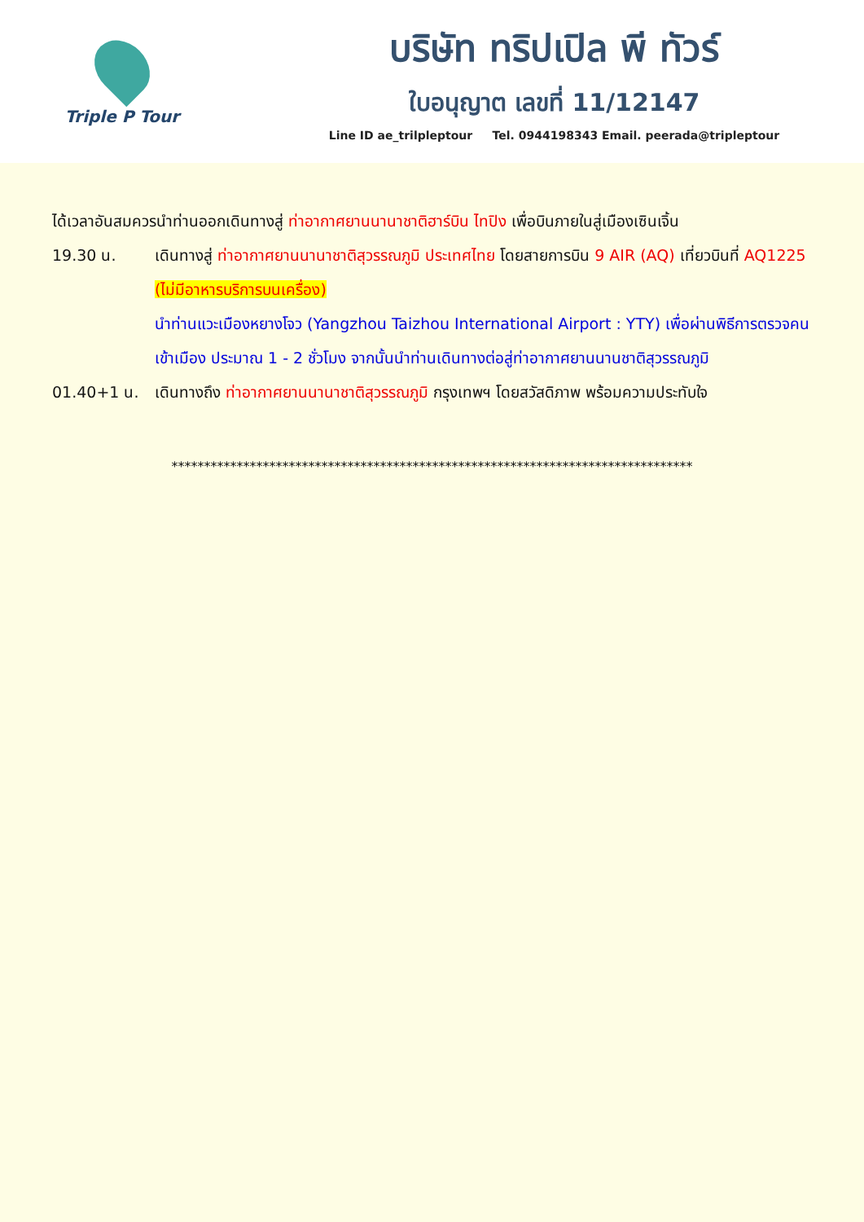Triple P Tour
บริษัท ทริปเปิล พี ทัวร์
ใบอนุญาต เลขที่ 11/12147
Line ID ae_trilpleptour Tel. 0944198343 Email. peerada@tripleptour
ได้เวลาอันสมควรนำท่านออกเดินทางสู่ ท่าอากาศยานนานาชาติฮาร์บิน ไทปิง เพื่อบินภายในสู่เมืองเซินเจิ้น
19.30 น. เดินทางสู่ ท่าอากาศยานนานาชาติสุวรรณภูมิ ประเทศไทย โดยสายการบิน 9 AIR (AQ) เที่ยวบินที่ AQ1225 (ไม่มีอาหารบริการบนเครื่อง)
นำท่านแวะเมืองหยางโจว (Yangzhou Taizhou International Airport : YTY) เพื่อผ่านพิธีการตรวจคนเข้าเมือง ประมาณ 1 - 2 ชั่วโมง จากนั้นนำท่านเดินทางต่อสู่ท่าอากาศยานนานชาติสุวรรณภูมิ
01.40+1 น. เดินทางถึง ท่าอากาศยานนานาชาติสุวรรณภูมิ กรุงเทพฯ โดยสวัสดิภาพ พร้อมความประทับใจ
********************************************************************************